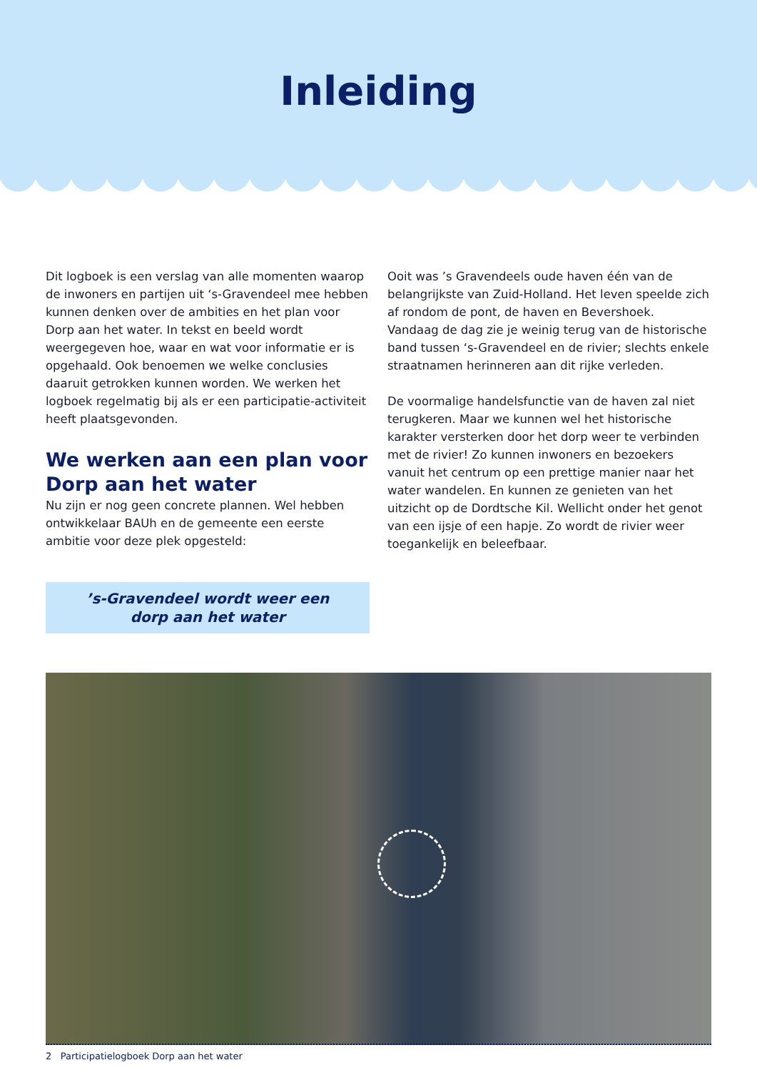Inleiding
Dit logboek is een verslag van alle momenten waarop de inwoners en partijen uit ‘s-Gravendeel mee hebben kunnen denken over de ambities en het plan voor Dorp aan het water. In tekst en beeld wordt weergegeven hoe, waar en wat voor informatie er is opgehaald. Ook benoemen we welke conclusies daaruit getrokken kunnen worden. We werken het logboek regelmatig bij als er een participatie-activiteit heeft plaatsgevonden.
We werken aan een plan voor Dorp aan het water
Nu zijn er nog geen concrete plannen. Wel hebben ontwikkelaar BAUh en de gemeente een eerste ambitie voor deze plek opgesteld:
’s-Gravendeel wordt weer een
dorp aan het water
Ooit was ’s Gravendeels oude haven één van de belangrijkste van Zuid-Holland. Het leven speelde zich af rondom de pont, de haven en Bevershoek.
Vandaag de dag zie je weinig terug van de historische band tussen ‘s-Gravendeel en de rivier; slechts enkele straatnamen herinneren aan dit rijke verleden.
De voormalige handelsfunctie van de haven zal niet terugkeren. Maar we kunnen wel het historische karakter versterken door het dorp weer te verbinden met de rivier! Zo kunnen inwoners en bezoekers vanuit het centrum op een prettige manier naar het water wandelen. En kunnen ze genieten van het uitzicht op de Dordtsche Kil. Wellicht onder het genot van een ijsje of een hapje. Zo wordt de rivier weer toegankelijk en beleefbaar.
2 Participatielogboek Dorp aan het water